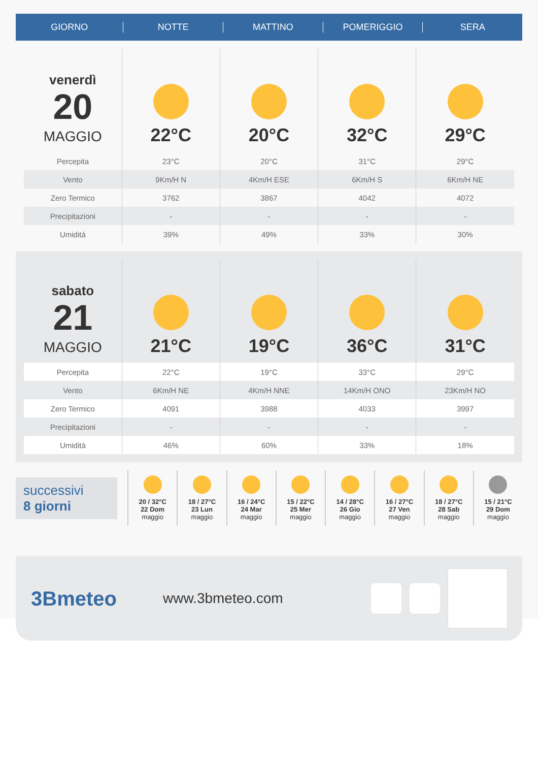GIORNO NOTTE MATTINO POMERIGGIO SERA
| venerdì 20 MAGGIO | 22°C | 20°C | 32°C | 29°C |
| Percepita | 23°C | 20°C | 31°C | 29°C |
| Vento | 9Km/H N | 4Km/H ESE | 6Km/H S | 6Km/H NE |
| Zero Termico | 3762 | 3867 | 4042 | 4072 |
| Precipitazioni | - | - | - | - |
| Umidità | 39% | 49% | 33% | 30% |
| sabato 21 MAGGIO | 21°C | 19°C | 36°C | 31°C |
| Percepita | 22°C | 19°C | 33°C | 29°C |
| Vento | 6Km/H NE | 4Km/H NNE | 14Km/H ONO | 23Km/H NO |
| Zero Termico | 4091 | 3988 | 4033 | 3997 |
| Precipitazioni | - | - | - | - |
| Umidità | 46% | 60% | 33% | 18% |
successivi
8 giorni
20 / 32°C
22 Dom
maggio
18 / 27°C
23 Lun
maggio
16 / 24°C
24 Mar
maggio
15 / 22°C
25 Mer
maggio
14 / 28°C
26 Gio
maggio
16 / 27°C
27 Ven
maggio
18 / 27°C
28 Sab
maggio
15 / 21°C
29 Dom
maggio
3Bmeteo
www.3bmeteo.com